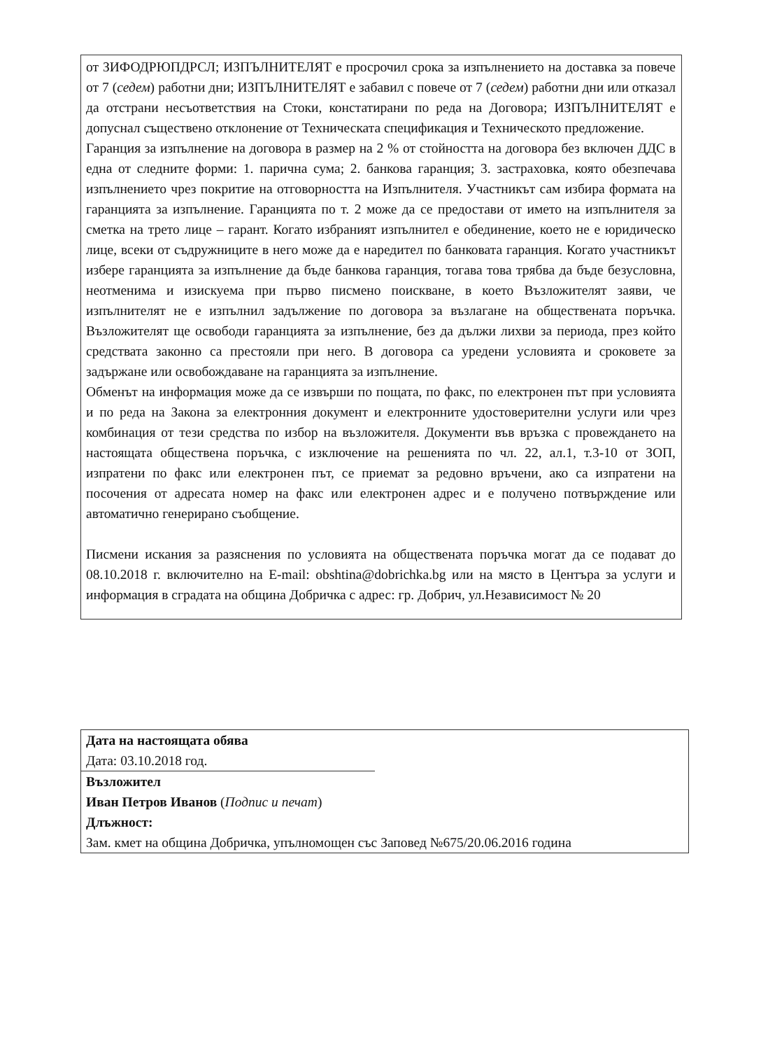от ЗИФОДРЮПДРСЛ; ИЗПЪЛНИТЕЛЯТ е просрочил срока за изпълнението на доставка за повече от 7 (седем) работни дни; ИЗПЪЛНИТЕЛЯТ е забавил с повече от 7 (седем) работни дни или отказал да отстрани несъответствия на Стоки, констатирани по реда на Договора; ИЗПЪЛНИТЕЛЯТ е допуснал съществено отклонение от Техническата спецификация и Техническото предложение.
Гаранция за изпълнение на договора в размер на 2 % от стойността на договора без включен ДДС в една от следните форми: 1. парична сума; 2. банкова гаранция; 3. застраховка, която обезпечава изпълнението чрез покритие на отговорността на Изпълнителя. Участникът сам избира формата на гаранцията за изпълнение. Гаранцията по т. 2 може да се предостави от името на изпълнителя за сметка на трето лице – гарант. Когато избраният изпълнител е обединение, което не е юридическо лице, всеки от съдружниците в него може да е наредител по банковата гаранция. Когато участникът избере гаранцията за изпълнение да бъде банкова гаранция, тогава това трябва да бъде безусловна, неотменима и изискуема при първо писмено поискване, в което Възложителят заяви, че изпълнителят не е изпълнил задължение по договора за възлагане на обществената поръчка. Възложителят ще освободи гаранцията за изпълнение, без да дължи лихви за периода, през който средствата законно са престояли при него. В договора са уредени условията и сроковете за задържане или освобождаване на гаранцията за изпълнение.
Обменът на информация може да се извърши по пощата, по факс, по електронен път при условията и по реда на Закона за електронния документ и електронните удостоверителни услуги или чрез комбинация от тези средства по избор на възложителя. Документи във връзка с провеждането на настоящата обществена поръчка, с изключение на решенията по чл. 22, ал.1, т.3-10 от ЗОП, изпратени по факс или електронен път, се приемат за редовно връчени, ако са изпратени на посочения от адресата номер на факс или електронен адрес и е получено потвърждение или автоматично генерирано съобщение.
Писмени искания за разяснения по условията на обществената поръчка могат да се подават до 08.10.2018 г. включително на E-mail: obshtina@dobrichka.bg или на място в Центъра за услуги и информация в сградата на община Добричка с адрес: гр. Добрич, ул.Независимост № 20
Дата на настоящата обява
Дата: 03.10.2018 год.
Възложител
Иван Петров Иванов (Подпис и печат)
Длъжност:
Зам. кмет на община Добричка, упълномощен със Заповед №675/20.06.2016 година